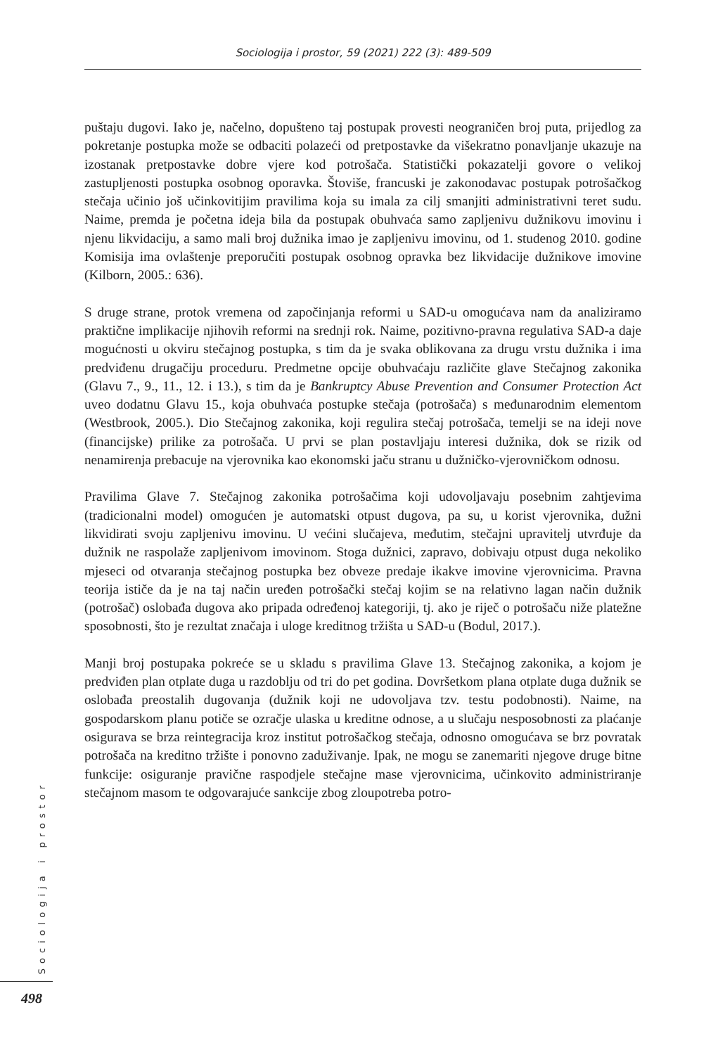Sociologija i prostor, 59 (2021) 222 (3): 489-509
puštaju dugovi. Iako je, načelno, dopušteno taj postupak provesti neograničen broj puta, prijedlog za pokretanje postupka može se odbaciti polazeći od pretpostavke da višekratno ponavljanje ukazuje na izostanak pretpostavke dobre vjere kod potrošača. Statistički pokazatelji govore o velikoj zastupljenosti postupka osobnog oporavka. Štoviše, francuski je zakonodavac postupak potrošačkog stečaja učinio još učinkovitijim pravilima koja su imala za cilj smanjiti administrativni teret sudu. Naime, premda je početna ideja bila da postupak obuhvaća samo zapljenivu dužnikovu imovinu i njenu likvidaciju, a samo mali broj dužnika imao je zapljenivu imovinu, od 1. studenog 2010. godine Komisija ima ovlaštenje preporučiti postupak osobnog opravka bez likvidacije dužnikove imovine (Kilborn, 2005.: 636).
S druge strane, protok vremena od započinjanja reformi u SAD-u omogućava nam da analiziramo praktične implikacije njihovih reformi na srednji rok. Naime, pozitivno-pravna regulativa SAD-a daje mogućnosti u okviru stečajnog postupka, s tim da je svaka oblikovana za drugu vrstu dužnika i ima predviđenu drugačiju proceduru. Predmetne opcije obuhvaćaju različite glave Stečajnog zakonika (Glavu 7., 9., 11., 12. i 13.), s tim da je Bankruptcy Abuse Prevention and Consumer Protection Act uveo dodatnu Glavu 15., koja obuhvaća postupke stečaja (potrošača) s međunarodnim elementom (Westbrook, 2005.). Dio Stečajnog zakonika, koji regulira stečaj potrošača, temelji se na ideji nove (financijske) prilike za potrošača. U prvi se plan postavljaju interesi dužnika, dok se rizik od nenamirenja prebacuje na vjerovnika kao ekonomski jaču stranu u dužničko-vjerovničkom odnosu.
Pravilima Glave 7. Stečajnog zakonika potrošačima koji udovoljavaju posebnim zahtjevima (tradicionalni model) omogućen je automatski otpust dugova, pa su, u korist vjerovnika, dužni likvidirati svoju zapljenivu imovinu. U većini slučajeva, međutim, stečajni upravitelj utvrđuje da dužnik ne raspolaže zapljenivom imovinom. Stoga dužnici, zapravo, dobivaju otpust duga nekoliko mjeseci od otvaranja stečajnog postupka bez obveze predaje ikakve imovine vjerovnicima. Pravna teorija ističe da je na taj način uređen potrošački stečaj kojim se na relativno lagan način dužnik (potrošač) oslobađa dugova ako pripada određenoj kategoriji, tj. ako je riječ o potrošaču niže platežne sposobnosti, što je rezultat značaja i uloge kreditnog tržišta u SAD-u (Bodul, 2017.).
Manji broj postupaka pokreće se u skladu s pravilima Glave 13. Stečajnog zakonika, a kojom je predviđen plan otplate duga u razdoblju od tri do pet godina. Dovršetkom plana otplate duga dužnik se oslobađa preostalih dugovanja (dužnik koji ne udovoljava tzv. testu podobnosti). Naime, na gospodarskom planu potiče se ozračje ulaska u kreditne odnose, a u slučaju nesposobnosti za plaćanje osigurava se brza reintegracija kroz institut potrošačkog stečaja, odnosno omogućava se brz povratak potrošača na kreditno tržište i ponovno zaduživanje. Ipak, ne mogu se zanemariti njegove druge bitne funkcije: osiguranje pravične raspodjele stečajne mase vjerovnicima, učinkovito administriranje stečajnom masom te odgovarajuće sankcije zbog zloupotreba potro-
Sociologija i prostor
498